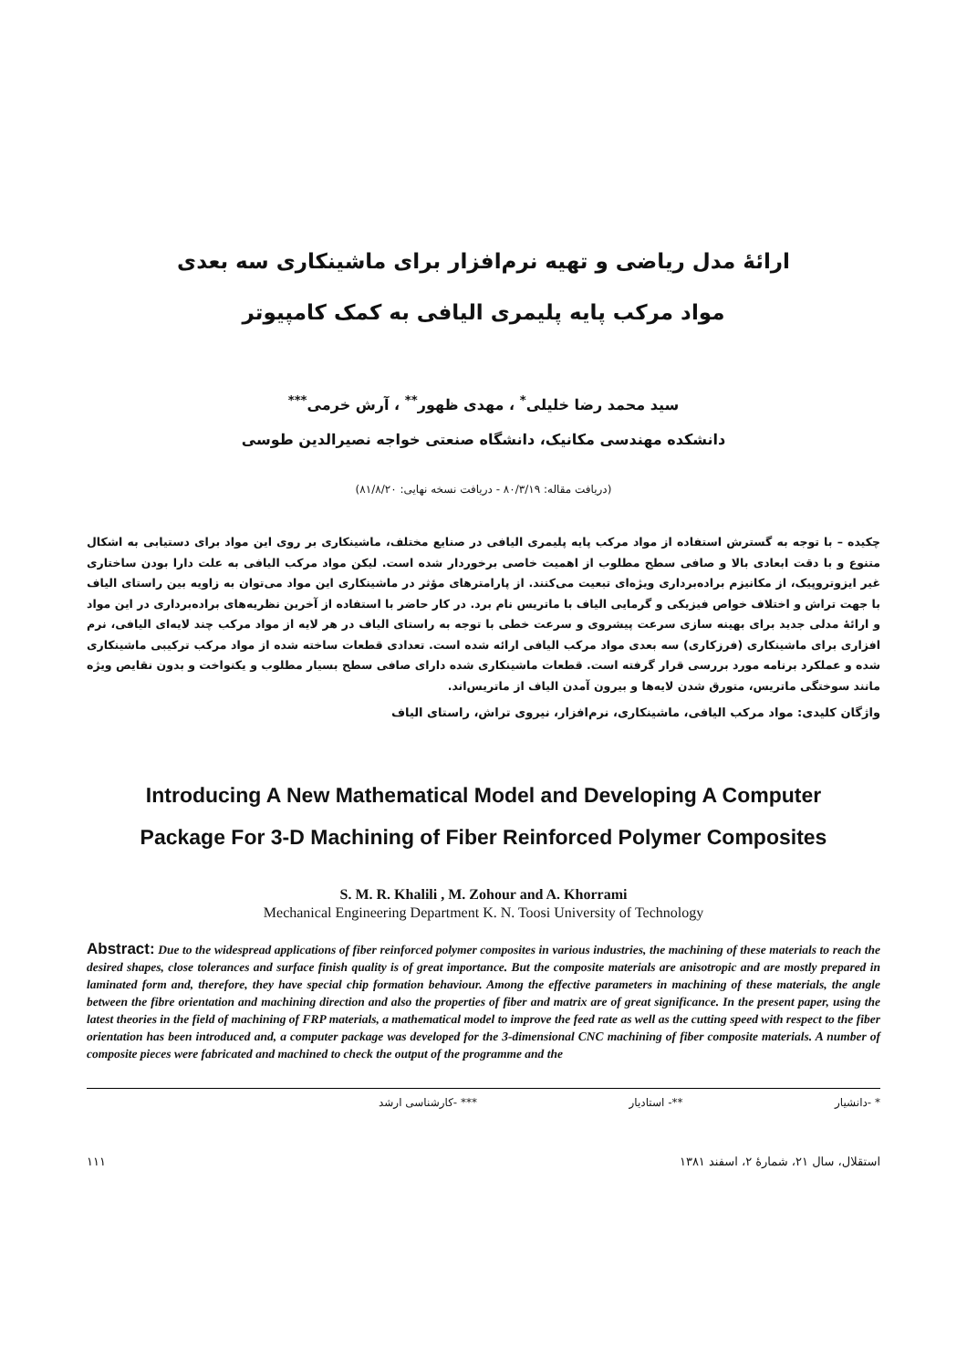ارائهٔ مدل ریاضی و تهیه نرم‌افزار برای ماشینکاری سه بعدی
مواد مرکب پایه پلیمری الیافی به کمک کامپیوتر
سید محمد رضا خلیلی<sup>*</sup> ، مهدی ظهور<sup>**</sup> ، آرش خرمی<sup>***</sup>
دانشکده مهندسی مکانیک، دانشگاه صنعتی خواجه نصیرالدین طوسی
(دریافت مقاله: ۸۰/۳/۱۹ - دریافت نسخه نهایی: ۸۱/۸/۲۰)
چکیده – با توجه به گسترش استفاده از مواد مرکب پایه پلیمری الیافی در صنایع مختلف، ماشینکاری بر روی این مواد برای دستیابی به اشکال متنوع و با دقت ابعادی بالا و صافی سطح مطلوب از اهمیت خاصی برخوردار شده است. لیکن مواد مرکب الیافی به علت دارا بودن ساختاری غیر ایزوتروپیک، از مکانیزم براده‌برداری ویژه‌ای تبعیت می‌کنند. از پارامترهای مؤثر در ماشینکاری این مواد می‌توان به زاویه بین راستای الیاف با جهت تراش و اختلاف خواص فیزیکی و گرمایی الیاف با ماتریس نام برد. در کار حاضر با استفاده از آخرین نظریه‌های براده‌برداری در این مواد و ارائهٔ مدلی جدید برای بهینه سازی سرعت پیشروی و سرعت خطی با توجه به راستای الیاف در هر لایه از مواد مرکب چند لایه‌ای الیافی، نرم افزاری برای ماشینکاری (فرزکاری) سه بعدی مواد مرکب الیافی ارائه شده است. تعدادی قطعات ساخته شده از مواد مرکب ترکیبی ماشینکاری شده و عملکرد برنامه مورد بررسی قرار گرفته است. قطعات ماشینکاری شده دارای صافی سطح بسیار مطلوب و یکنواخت و بدون نقایص ویژه مانند سوختگی ماتریس، متورق شدن لایه‌ها و بیرون آمدن الیاف از ماتریس‌اند.
واژگان کلیدی: مواد مرکب الیافی، ماشینکاری، نرم‌افزار، نیروی تراش، راستای الیاف
Introducing A New Mathematical Model and Developing A Computer
Package For 3-D Machining of Fiber Reinforced Polymer Composites
S. M. R. Khalili , M. Zohour and A. Khorrami
Mechanical Engineering Department K. N. Toosi University of Technology
Abstract: Due to the widespread applications of fiber reinforced polymer composites in various industries, the machining of these materials to reach the desired shapes, close tolerances and surface finish quality is of great importance. But the composite materials are anisotropic and are mostly prepared in laminated form and, therefore, they have special chip formation behaviour. Among the effective parameters in machining of these materials, the angle between the fibre orientation and machining direction and also the properties of fiber and matrix are of great significance. In the present paper, using the latest theories in the field of machining of FRP materials, a mathematical model to improve the feed rate as well as the cutting speed with respect to the fiber orientation has been introduced and, a computer package was developed for the 3-dimensional CNC machining of fiber composite materials. A number of composite pieces were fabricated and machined to check the output of the programme and the
* -دانشیار **- استادیار *** -کارشناسی ارشد
استقلال، سال ۲۱، شمارهٔ ۲، اسفند ۱۳۸۱ ۱۱۱